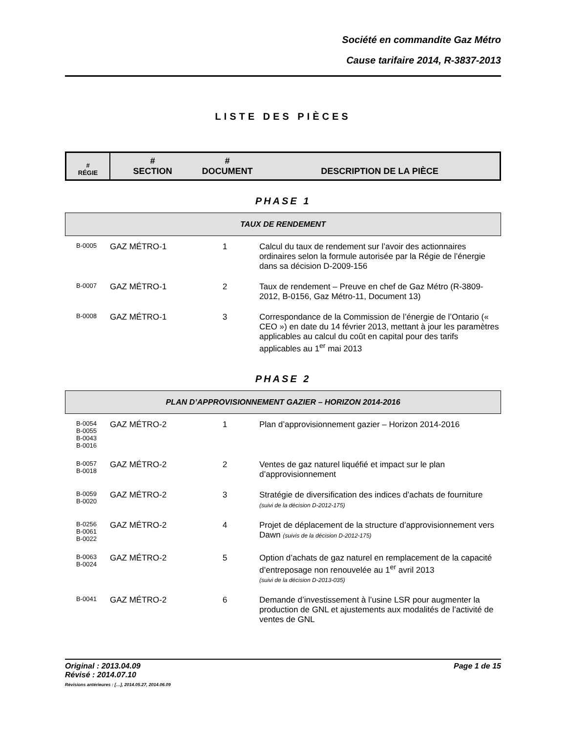Société en commandite Gaz Métro
Cause tarifaire 2014, R-3837-2013
LISTE DES PIÈCES
| # RÉGIE | # SECTION | # DOCUMENT | DESCRIPTION DE LA PIÈCE |
| --- | --- | --- | --- |
PHASE 1
TAUX DE RENDEMENT
| B-0005 | GAZ MÉTRO-1 | 1 | Calcul du taux de rendement sur l’avoir des actionnaires ordinaires selon la formule autorisée par la Régie de l’énergie dans sa décision D-2009-156 |
| B-0007 | GAZ MÉTRO-1 | 2 | Taux de rendement – Preuve en chef de Gaz Métro (R-3809-2012, B-0156, Gaz Métro-11, Document 13) |
| B-0008 | GAZ MÉTRO-1 | 3 | Correspondance de la Commission de l’énergie de l’Ontario (« CEO ») en date du 14 février 2013, mettant à jour les paramètres applicables au calcul du coût en capital pour des tarifs applicables au 1<sup>er</sup> mai 2013 |
PHASE 2
PLAN D’APPROVISIONNEMENT GAZIER – HORIZON 2014-2016
| B-0054 B-0055 B-0043 B-0016 | GAZ MÉTRO-2 | 1 | Plan d’approvisionnement gazier – Horizon 2014-2016 |
| B-0057 B-0018 | GAZ MÉTRO-2 | 2 | Ventes de gaz naturel liquéfié et impact sur le plan d’approvisionnement |
| B-0059 B-0020 | GAZ MÉTRO-2 | 3 | Stratégie de diversification des indices d’achats de fourniture (suivi de la décision D-2012-175) |
| B-0256 B-0061 B-0022 | GAZ MÉTRO-2 | 4 | Projet de déplacement de la structure d’approvisionnement vers Dawn (suivis de la décision D-2012-175) |
| B-0063 B-0024 | GAZ MÉTRO-2 | 5 | Option d’achats de gaz naturel en remplacement de la capacité d’entreposage non renouvelée au 1<sup>er</sup> avril 2013 (suivi de la décision D-2013-035) |
| B-0041 | GAZ MÉTRO-2 | 6 | Demande d’investissement à l’usine LSR pour augmenter la production de GNL et ajustements aux modalités de l’activité de ventes de GNL |
Original : 2013.04.09
Révisé : 2014.07.10
Révisions antérieures : […], 2014.05.27, 2014.06.09
Page 1 de 15